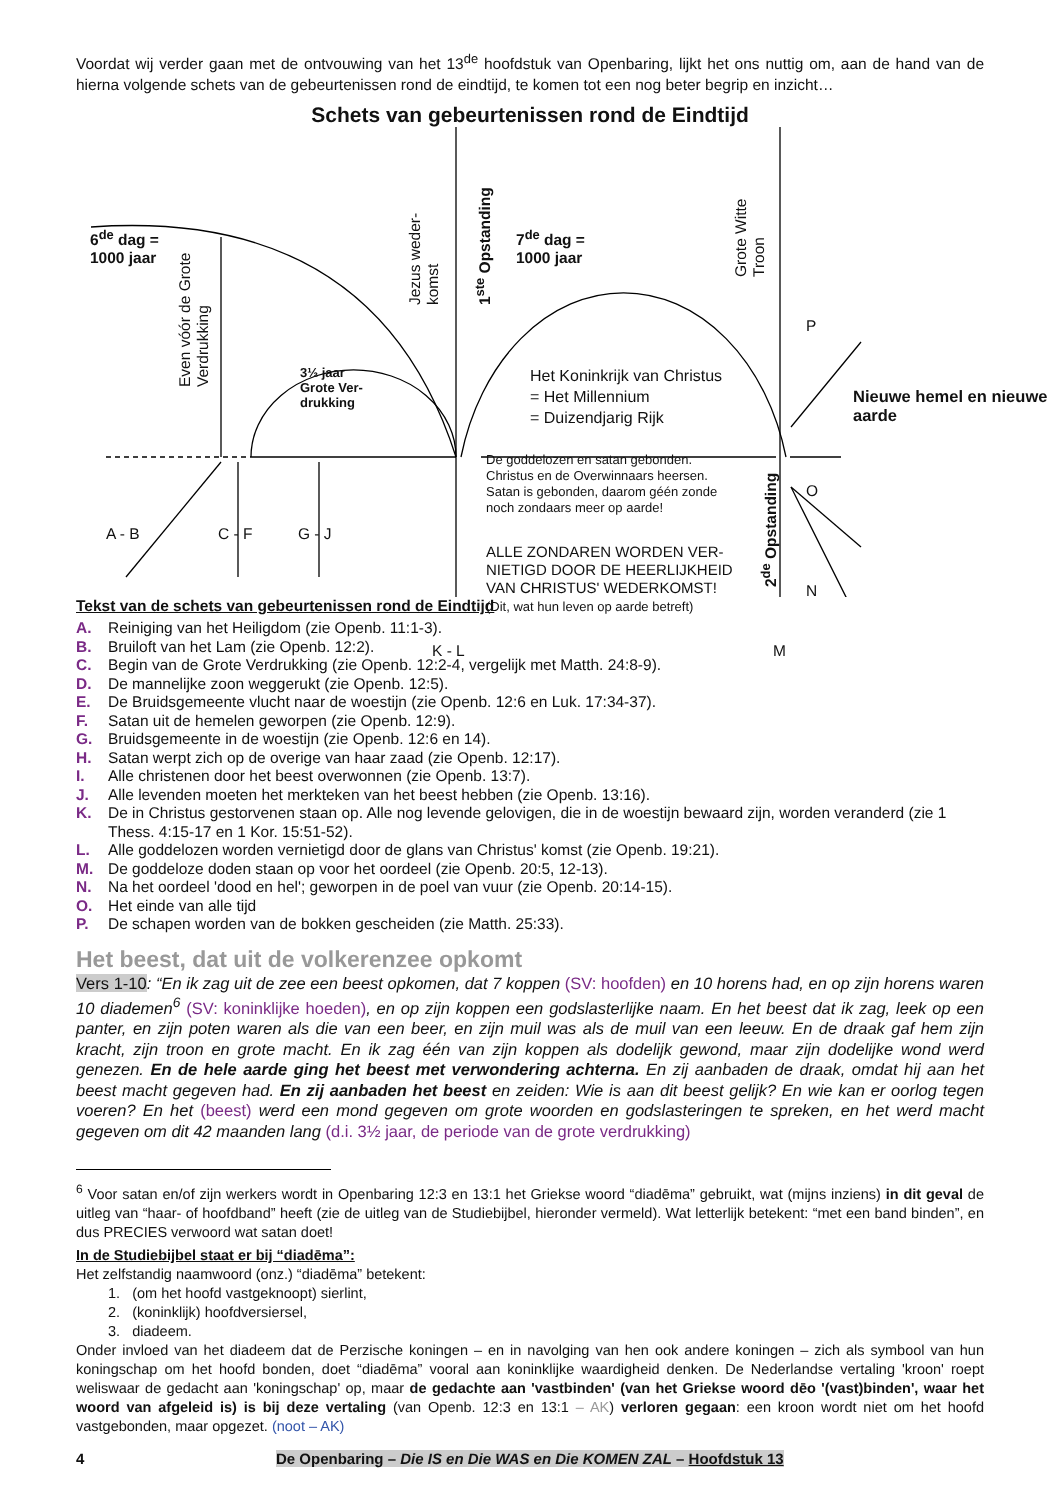Voordat wij verder gaan met de ontvouwing van het 13<sup>de</sup> hoofdstuk van Openbaring, lijkt het ons nuttig om, aan de hand van de hierna volgende schets van de gebeurtenissen rond de eindtijd, te komen tot een nog beter begrip en inzicht…
Schets van gebeurtenissen rond de Eindtijd
6<sup>de</sup> dag =
1000 jaar
7<sup>de</sup> dag =
1000 jaar
3½ jaar
Grote Ver-
drukking
Het Koninkrijk van Christus
= Het Millennium
= Duizendjarig Rijk
Nieuwe hemel en nieuwe
aarde
P
O
N
De goddelozen en satan gebonden.
Christus en de Overwinnaars heersen.
Satan is gebonden, daarom géén zonde
noch zondaars meer op aarde!
ALLE ZONDAREN WORDEN VER-
NIETIGD DOOR DE HEERLIJKHEID
VAN CHRISTUS' WEDERKOMST!
(Dit, wat hun leven op aarde betreft)
A - B C - F G - J
K - L M
Even vóór de Grote
Verdrukking
Jezus weder-
komst
1<sup>ste</sup> Opstanding
Grote Witte
Troon
2<sup>de</sup> Opstanding
Tekst van de schets van gebeurtenissen rond de Eindtijd
A. Reiniging van het Heiligdom (zie Openb. 11:1-3).
B. Bruiloft van het Lam (zie Openb. 12:2).
C. Begin van de Grote Verdrukking (zie Openb. 12:2-4, vergelijk met Matth. 24:8-9).
D. De mannelijke zoon weggerukt (zie Openb. 12:5).
E. De Bruidsgemeente vlucht naar de woestijn (zie Openb. 12:6 en Luk. 17:34-37).
F. Satan uit de hemelen geworpen (zie Openb. 12:9).
G. Bruidsgemeente in de woestijn (zie Openb. 12:6 en 14).
H. Satan werpt zich op de overige van haar zaad (zie Openb. 12:17).
I. Alle christenen door het beest overwonnen (zie Openb. 13:7).
J. Alle levenden moeten het merkteken van het beest hebben (zie Openb. 13:16).
K. De in Christus gestorvenen staan op. Alle nog levende gelovigen, die in de woestijn bewaard zijn, worden veranderd (zie 1 Thess. 4:15-17 en 1 Kor. 15:51-52).
L. Alle goddelozen worden vernietigd door de glans van Christus' komst (zie Openb. 19:21).
M. De goddeloze doden staan op voor het oordeel (zie Openb. 20:5, 12-13).
N. Na het oordeel 'dood en hel'; geworpen in de poel van vuur (zie Openb. 20:14-15).
O. Het einde van alle tijd
P. De schapen worden van de bokken gescheiden (zie Matth. 25:33).
Het beest, dat uit de volkerenzee opkomt
Vers 1-10: “En ik zag uit de zee een beest opkomen, dat 7 koppen (SV: hoofden) en 10 horens had, en op zijn horens waren 10 diademen<sup>6</sup> (SV: koninklijke hoeden), en op zijn koppen een godslasterlijke naam. En het beest dat ik zag, leek op een panter, en zijn poten waren als die van een beer, en zijn muil was als de muil van een leeuw. En de draak gaf hem zijn kracht, zijn troon en grote macht. En ik zag één van zijn koppen als dodelijk gewond, maar zijn dodelijke wond werd genezen. En de hele aarde ging het beest met verwondering achterna. En zij aanbaden de draak, omdat hij aan het beest macht gegeven had. En zij aanbaden het beest en zeiden: Wie is aan dit beest gelijk? En wie kan er oorlog tegen voeren? En het (beest) werd een mond gegeven om grote woorden en godslasteringen te spreken, en het werd macht gegeven om dit 42 maanden lang (d.i. 3½ jaar, de periode van de grote verdrukking)
<sup>6</sup> Voor satan en/of zijn werkers wordt in Openbaring 12:3 en 13:1 het Griekse woord “diadēma” gebruikt, wat (mijns inziens) in dit geval de uitleg van “haar- of hoofdband” heeft (zie de uitleg van de Studiebijbel, hieronder vermeld). Wat letterlijk betekent: “met een band binden”, en dus PRECIES verwoord wat satan doet!
In de Studiebijbel staat er bij “diadēma”:
Het zelfstandig naamwoord (onz.) “diadēma” betekent:
1. (om het hoofd vastgeknoopt) sierlint,
2. (koninklijk) hoofdversiersel,
3. diadeem.
Onder invloed van het diadeem dat de Perzische koningen – en in navolging van hen ook andere koningen – zich als symbool van hun koningschap om het hoofd bonden, doet “diadēma” vooral aan koninklijke waardigheid denken. De Nederlandse vertaling 'kroon' roept weliswaar de gedacht aan 'koningschap' op, maar de gedachte aan 'vastbinden' (van het Griekse woord dēo '(vast)binden', waar het woord van afgeleid is) is bij deze vertaling (van Openb. 12:3 en 13:1 – AK) verloren gegaan: een kroon wordt niet om het hoofd vastgebonden, maar opgezet. (noot – AK)
4 De Openbaring – Die IS en Die WAS en Die KOMEN ZAL – Hoofdstuk 13